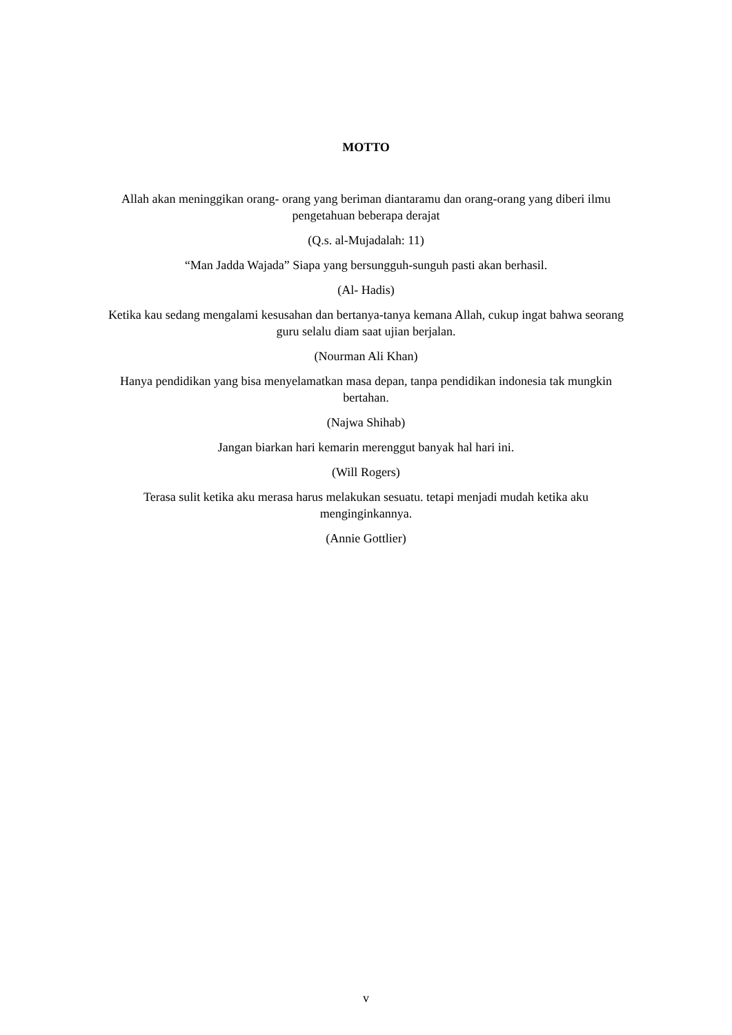MOTTO
Allah akan meninggikan orang- orang yang beriman diantaramu dan orang-orang yang diberi ilmu pengetahuan beberapa derajat
(Q.s. al-Mujadalah: 11)
“Man Jadda Wajada” Siapa yang bersungguh-sunguh pasti akan berhasil.
(Al- Hadis)
Ketika kau sedang mengalami kesusahan dan bertanya-tanya kemana Allah, cukup ingat bahwa seorang guru selalu diam saat ujian berjalan.
(Nourman Ali Khan)
Hanya pendidikan yang bisa menyelamatkan masa depan, tanpa pendidikan indonesia tak mungkin bertahan.
(Najwa Shihab)
Jangan biarkan hari kemarin merenggut banyak hal hari ini.
(Will Rogers)
Terasa sulit ketika aku merasa harus melakukan sesuatu. tetapi menjadi mudah ketika aku menginginkannya.
(Annie Gottlier)
v